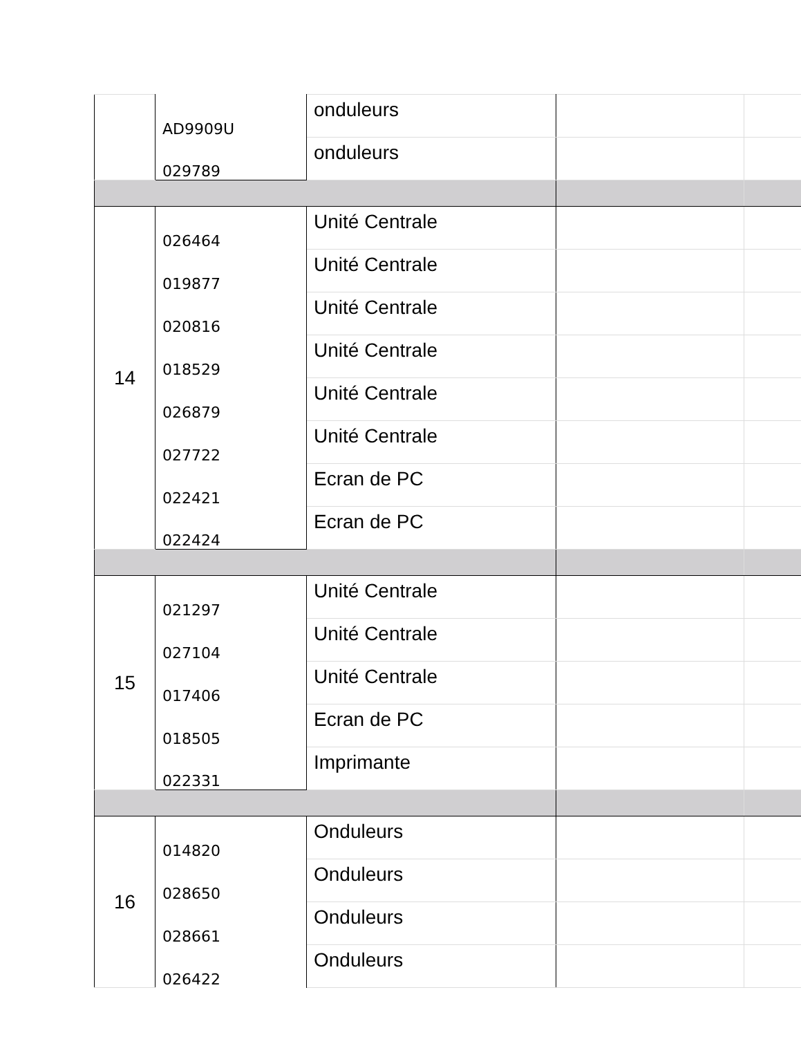| | AD9909U | onduleurs | | |
| | 029789 | onduleurs | | |
| 14 | 026464 | Unité Centrale | | |
| | 019877 | Unité Centrale | | |
| | 020816 | Unité Centrale | | |
| | 018529 | Unité Centrale | | |
| | 026879 | Unité Centrale | | |
| | 027722 | Unité Centrale | | |
| | 022421 | Ecran de PC | | |
| | 022424 | Ecran de PC | | |
| 15 | 021297 | Unité Centrale | | |
| | 027104 | Unité Centrale | | |
| | 017406 | Unité Centrale | | |
| | 018505 | Ecran de PC | | |
| | 022331 | Imprimante | | |
| 16 | 014820 | Onduleurs | | |
| | 028650 | Onduleurs | | |
| | 028661 | Onduleurs | | |
| | 026422 | Onduleurs | | |